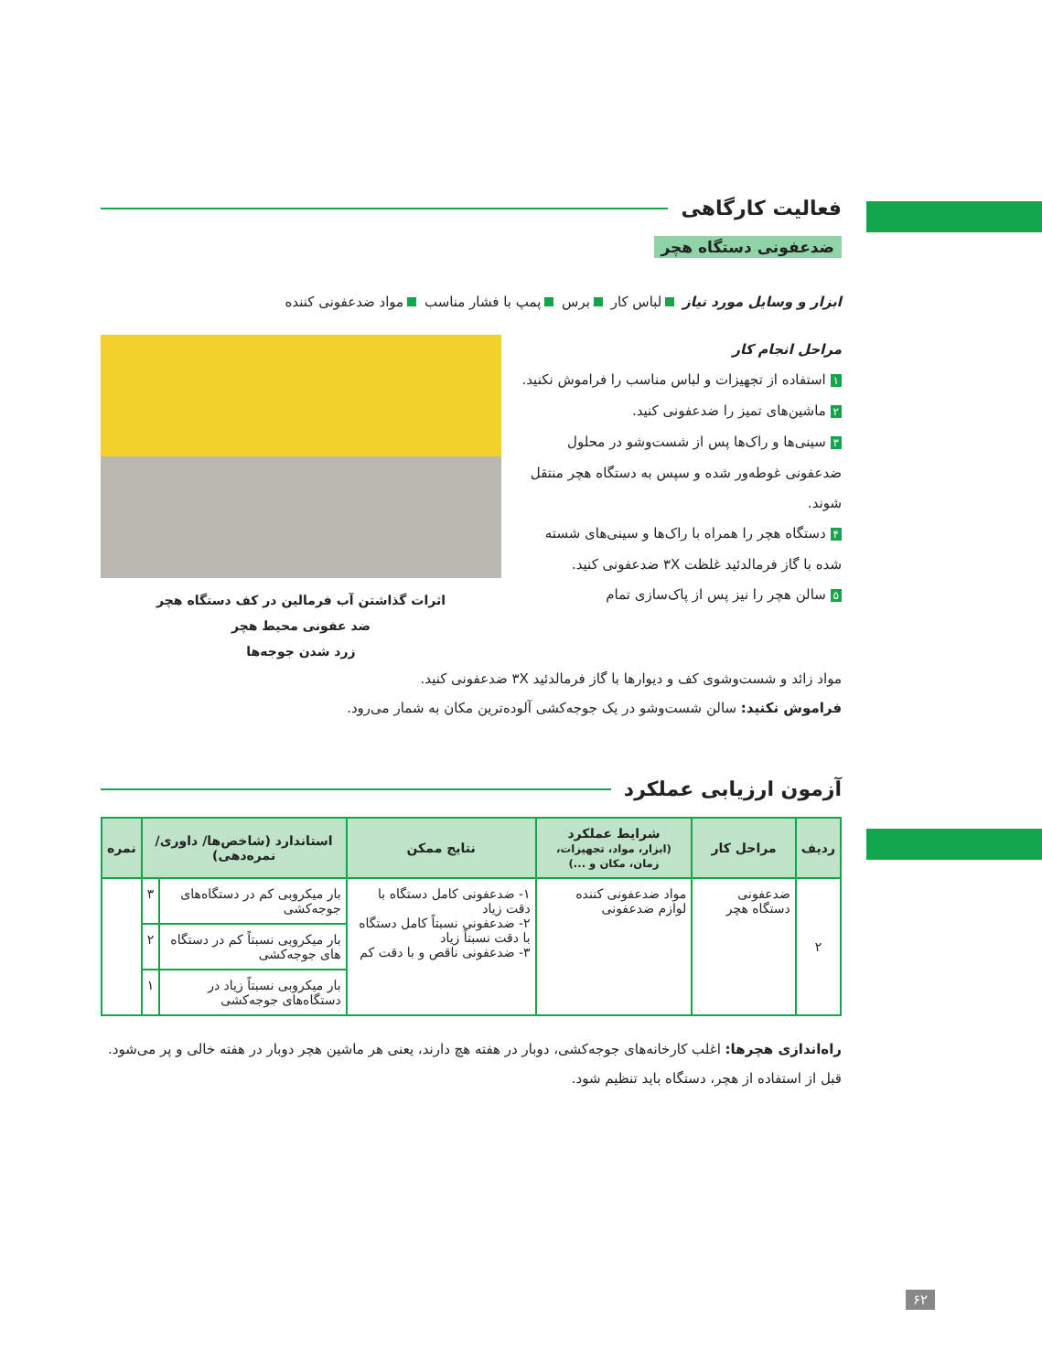فعالیت کارگاهی
ضدعفونی دستگاه هچر
ابزار و وسایل مورد نیاز لباس کار برس پمپ با فشار مناسب مواد ضدعفونی کننده
مراحل انجام کار
۱ استفاده از تجهیزات و لباس مناسب را فراموش نکنید.
۲ ماشین‌های تمیز را ضدعفونی کنید.
۳ سینی‌ها و راک‌ها پس از شست‌وشو در محلول ضدعفونی غوطه‌ور شده و سپس به دستگاه هچر منتقل شوند.
۴ دستگاه هچر را همراه با راک‌ها و سینی‌های شسته شده با گاز فرمالدئید غلظت ۳X ضدعفونی کنید.
۵ سالن هچر را نیز پس از پاک‌سازی تمام
اثرات گذاشتن آب فرمالین در کف دستگاه هچر
ضد عفونی محیط هچر
زرد شدن جوجه‌ها
مواد زائد و شست‌وشوی کف و دیوارها با گاز فرمالدئید ۳X ضدعفونی کنید.
فراموش نکنید: سالن شست‌وشو در یک جوجه‌کشی آلوده‌ترین مکان به شمار می‌رود.
آزمون ارزیابی عملکرد
| ردیف | مراحل کار | شرایط عملکرد (ابزار، مواد، تجهیزات، زمان، مکان و ...) | نتایج ممکن | استاندارد (شاخص‌ها/ داوری/نمره‌دهی) | | نمره |
| --- | --- | --- | --- | --- | --- | --- |
| ۲ | ضدعفونی دستگاه هچر | مواد ضدعفونی کننده لوازم ضدعفونی | ۱- ضدعفونی کامل دستگاه با دقت زیاد ۲- ضدعفونی نسبتاً کامل دستگاه با دقت نسبتاً زیاد ۳- ضدعفونی ناقص و با دقت کم | بار میکروبی کم در دستگاه‌های جوجه‌کشی | ۳ | |
| | | | | بار میکروبی نسبتاً کم در دستگاه های جوجه‌کشی | ۲ | |
| | | | | بار میکروبی نسبتاً زیاد در دستگاه‌های جوجه‌کشی | ۱ | |
راه‌اندازی هچرها: اغلب کارخانه‌های جوجه‌کشی، دوبار در هفته هچ دارند، یعنی هر ماشین هچر دوبار در هفته خالی و پر می‌شود. قبل از استفاده از هچر، دستگاه باید تنظیم شود.
۶۲